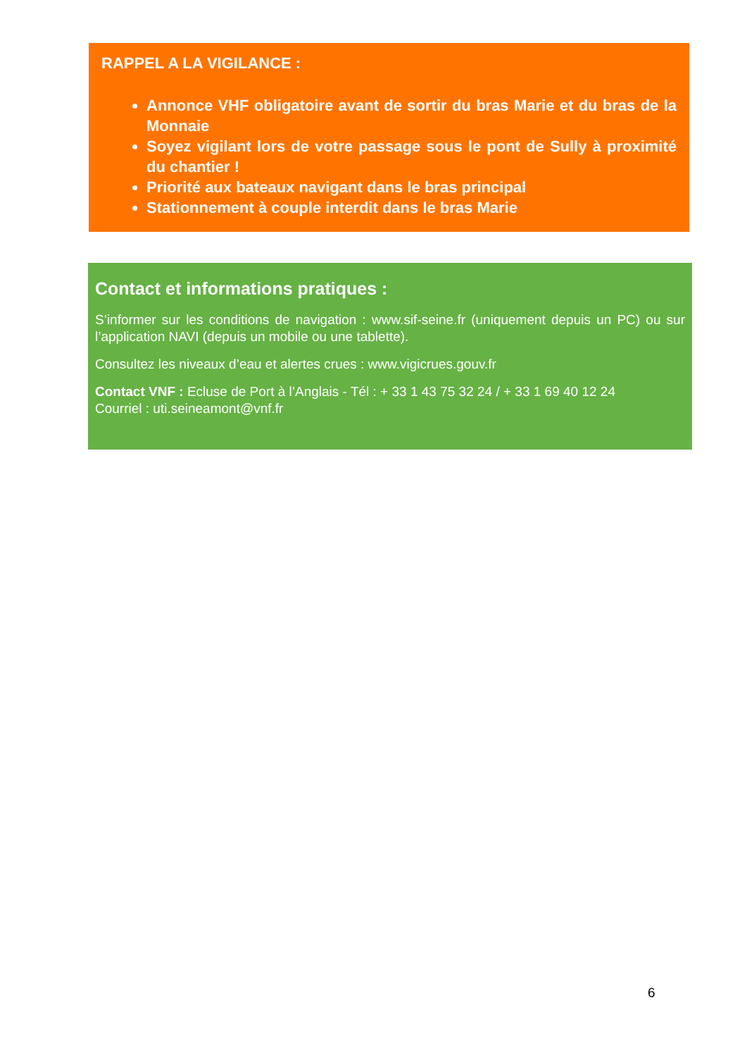RAPPEL A LA VIGILANCE :
Annonce VHF obligatoire avant de sortir du bras Marie et du bras de la Monnaie
Soyez vigilant lors de votre passage sous le pont de Sully à proximité du chantier !
Priorité aux bateaux navigant dans le bras principal
Stationnement à couple interdit dans le bras Marie
Contact et informations pratiques :
S’informer sur les conditions de navigation : www.sif-seine.fr (uniquement depuis un PC) ou sur l’application NAVI (depuis un mobile ou une tablette).
Consultez les niveaux d’eau et alertes crues : www.vigicrues.gouv.fr
Contact VNF : Ecluse de Port à l’Anglais - Tél : + 33 1 43 75 32 24 / + 33 1 69 40 12 24
Courriel : uti.seineamont@vnf.fr
6